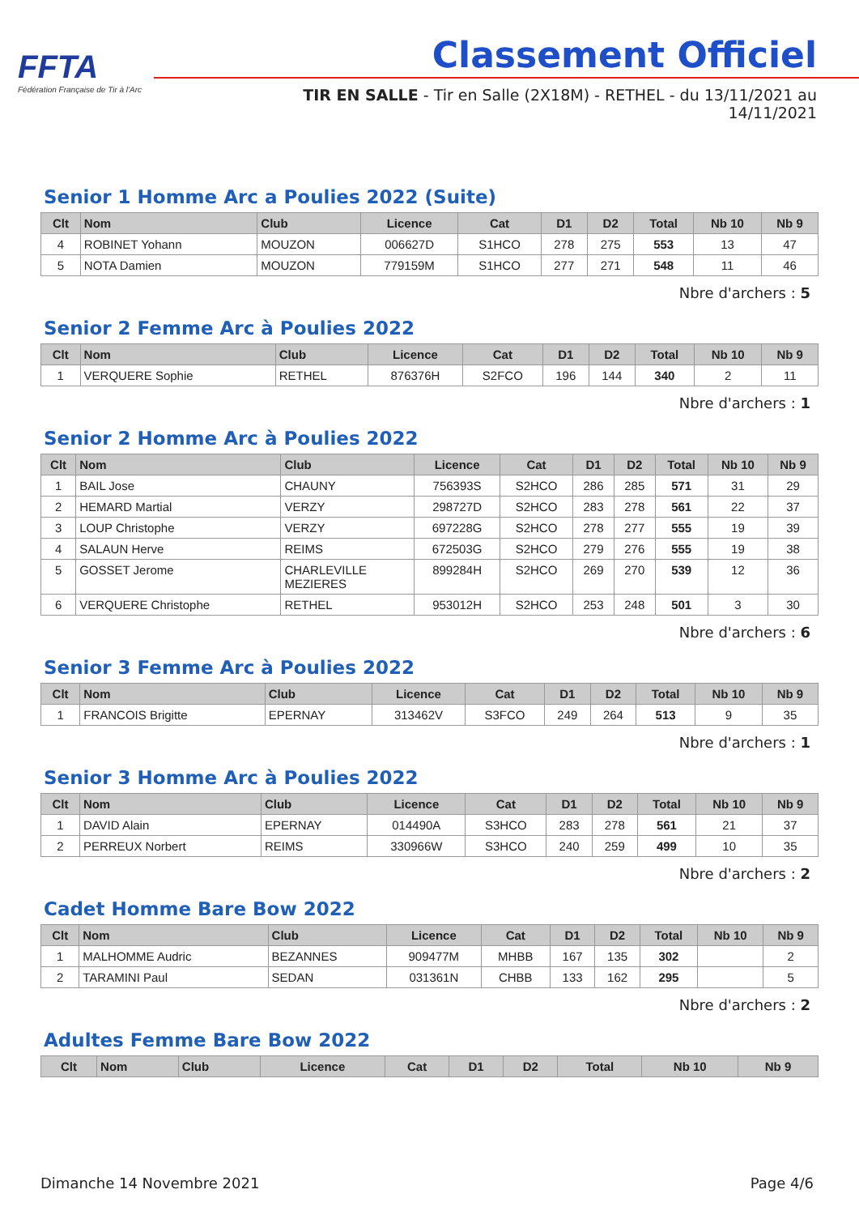FFTA
Fédération Française de Tir à l'Arc
Classement Officiel
TIR EN SALLE - Tir en Salle (2X18M) - RETHEL - du 13/11/2021 au 14/11/2021
Senior 1 Homme Arc a Poulies 2022 (Suite)
| Clt | Nom | Club | Licence | Cat | D1 | D2 | Total | Nb 10 | Nb 9 |
| --- | --- | --- | --- | --- | --- | --- | --- | --- | --- |
| 4 | ROBINET Yohann | MOUZON | 006627D | S1HCO | 278 | 275 | 553 | 13 | 47 |
| 5 | NOTA Damien | MOUZON | 779159M | S1HCO | 277 | 271 | 548 | 11 | 46 |
Nbre d'archers : 5
Senior 2 Femme Arc à Poulies 2022
| Clt | Nom | Club | Licence | Cat | D1 | D2 | Total | Nb 10 | Nb 9 |
| --- | --- | --- | --- | --- | --- | --- | --- | --- | --- |
| 1 | VERQUERE Sophie | RETHEL | 876376H | S2FCO | 196 | 144 | 340 | 2 | 11 |
Nbre d'archers : 1
Senior 2 Homme Arc à Poulies 2022
| Clt | Nom | Club | Licence | Cat | D1 | D2 | Total | Nb 10 | Nb 9 |
| --- | --- | --- | --- | --- | --- | --- | --- | --- | --- |
| 1 | BAIL Jose | CHAUNY | 756393S | S2HCO | 286 | 285 | 571 | 31 | 29 |
| 2 | HEMARD Martial | VERZY | 298727D | S2HCO | 283 | 278 | 561 | 22 | 37 |
| 3 | LOUP Christophe | VERZY | 697228G | S2HCO | 278 | 277 | 555 | 19 | 39 |
| 4 | SALAUN Herve | REIMS | 672503G | S2HCO | 279 | 276 | 555 | 19 | 38 |
| 5 | GOSSET Jerome | CHARLEVILLE MEZIERES | 899284H | S2HCO | 269 | 270 | 539 | 12 | 36 |
| 6 | VERQUERE Christophe | RETHEL | 953012H | S2HCO | 253 | 248 | 501 | 3 | 30 |
Nbre d'archers : 6
Senior 3 Femme Arc à Poulies 2022
| Clt | Nom | Club | Licence | Cat | D1 | D2 | Total | Nb 10 | Nb 9 |
| --- | --- | --- | --- | --- | --- | --- | --- | --- | --- |
| 1 | FRANCOIS Brigitte | EPERNAY | 313462V | S3FCO | 249 | 264 | 513 | 9 | 35 |
Nbre d'archers : 1
Senior 3 Homme Arc à Poulies 2022
| Clt | Nom | Club | Licence | Cat | D1 | D2 | Total | Nb 10 | Nb 9 |
| --- | --- | --- | --- | --- | --- | --- | --- | --- | --- |
| 1 | DAVID Alain | EPERNAY | 014490A | S3HCO | 283 | 278 | 561 | 21 | 37 |
| 2 | PERREUX Norbert | REIMS | 330966W | S3HCO | 240 | 259 | 499 | 10 | 35 |
Nbre d'archers : 2
Cadet Homme Bare Bow 2022
| Clt | Nom | Club | Licence | Cat | D1 | D2 | Total | Nb 10 | Nb 9 |
| --- | --- | --- | --- | --- | --- | --- | --- | --- | --- |
| 1 | MALHOMME Audric | BEZANNES | 909477M | MHBB | 167 | 135 | 302 | | 2 |
| 2 | TARAMINI Paul | SEDAN | 031361N | CHBB | 133 | 162 | 295 | | 5 |
Nbre d'archers : 2
Adultes Femme Bare Bow 2022
| Clt | Nom | Club | Licence | Cat | D1 | D2 | Total | Nb 10 | Nb 9 |
| --- | --- | --- | --- | --- | --- | --- | --- | --- | --- |
Dimanche 14 Novembre 2021 Page 4/6